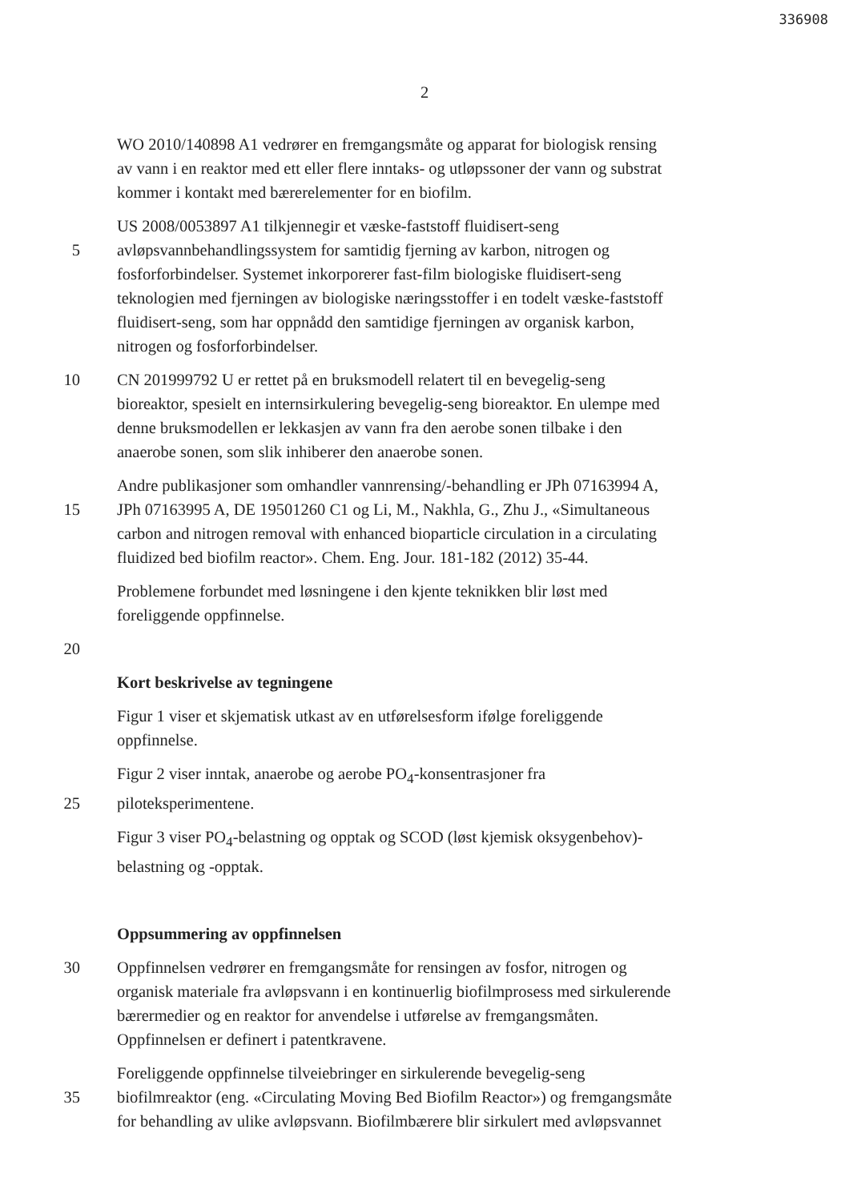336908
2
WO 2010/140898 A1 vedrører en fremgangsmåte og apparat for biologisk rensing
av vann i en reaktor med ett eller flere inntaks- og utløpssoner der vann og substrat
kommer i kontakt med bærerelementer for en biofilm.
US 2008/0053897 A1 tilkjennegir et væske-faststoff fluidisert-seng
5 avløpsvannbehandlingssystem for samtidig fjerning av karbon, nitrogen og
fosforforbindelser. Systemet inkorporerer fast-film biologiske fluidisert-seng
teknologien med fjerningen av biologiske næringsstoffer i en todelt væske-faststoff
fluidisert-seng, som har oppnådd den samtidige fjerningen av organisk karbon,
nitrogen og fosforforbindelser.
10 CN 201999792 U er rettet på en bruksmodell relatert til en bevegelig-seng
bioreaktor, spesielt en internsirkulering bevegelig-seng bioreaktor. En ulempe med
denne bruksmodellen er lekkasjen av vann fra den aerobe sonen tilbake i den
anaerobe sonen, som slik inhiberer den anaerobe sonen.
Andre publikasjoner som omhandler vannrensing/-behandling er JPh 07163994 A,
15 JPh 07163995 A, DE 19501260 C1 og Li, M., Nakhla, G., Zhu J., «Simultaneous
carbon and nitrogen removal with enhanced bioparticle circulation in a circulating
fluidized bed biofilm reactor». Chem. Eng. Jour. 181-182 (2012) 35-44.
Problemene forbundet med løsningene i den kjente teknikken blir løst med
foreliggende oppfinnelse.
20
Kort beskrivelse av tegningene
Figur 1 viser et skjematisk utkast av en utførelsesform ifølge foreliggende
oppfinnelse.
Figur 2 viser inntak, anaerobe og aerobe PO<sub>4</sub>-konsentrasjoner fra
25 piloteksperimentene.
Figur 3 viser PO<sub>4</sub>-belastning og opptak og SCOD (løst kjemisk oksygenbehov)-
belastning og -opptak.
Oppsummering av oppfinnelsen
30 Oppfinnelsen vedrører en fremgangsmåte for rensingen av fosfor, nitrogen og
organisk materiale fra avløpsvann i en kontinuerlig biofilmprosess med sirkulerende
bærermedier og en reaktor for anvendelse i utførelse av fremgangsmåten.
Oppfinnelsen er definert i patentkravene.
Foreliggende oppfinnelse tilveiebringer en sirkulerende bevegelig-seng
35 biofilmreaktor (eng. «Circulating Moving Bed Biofilm Reactor») og fremgangsmåte
for behandling av ulike avløpsvann. Biofilmbærere blir sirkulert med avløpsvannet